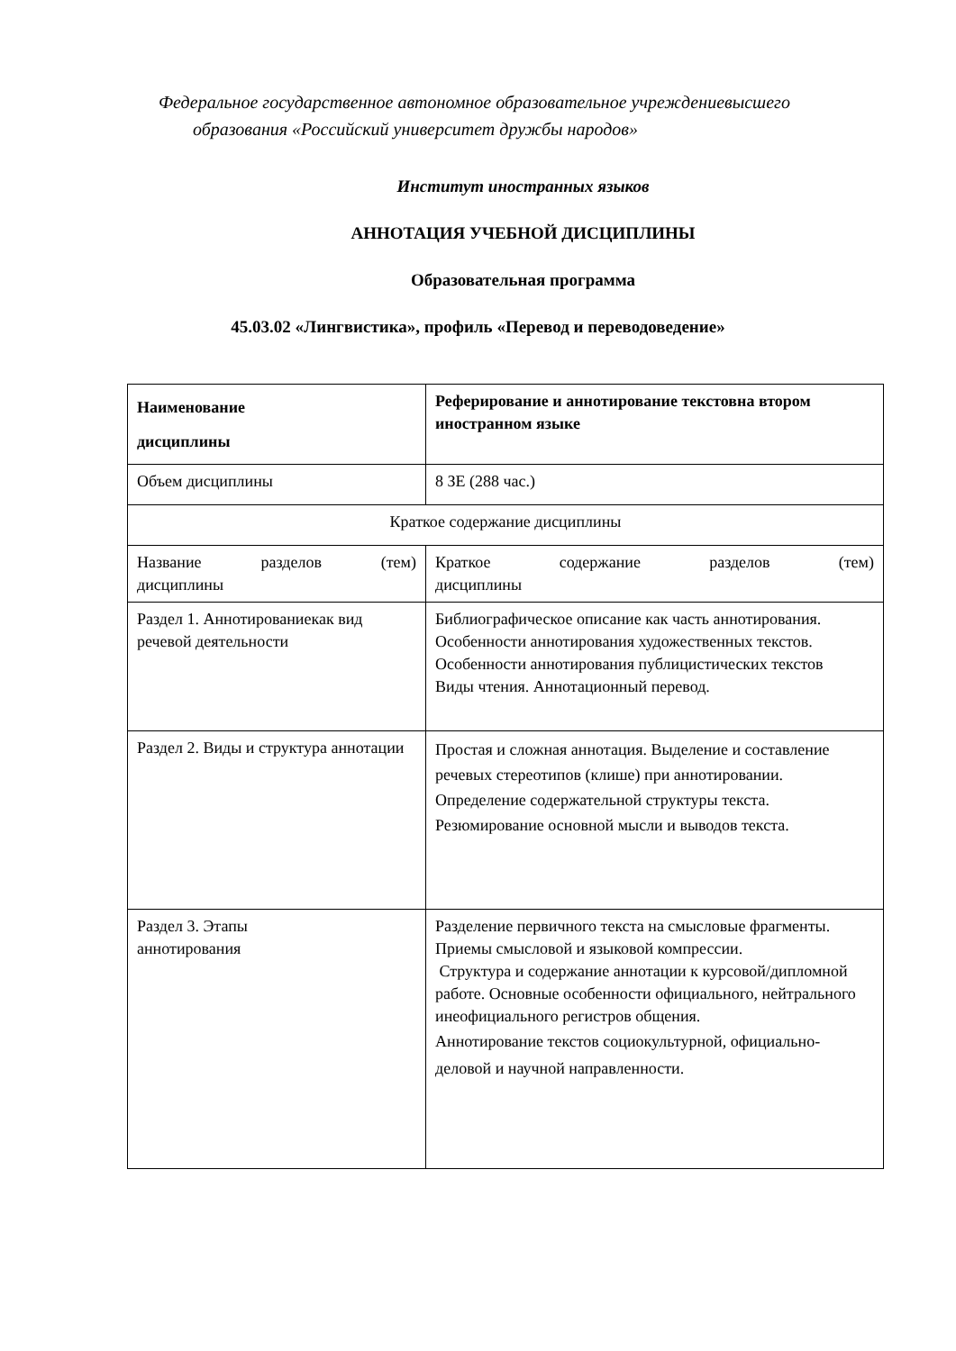Федеральное государственное автономное образовательное учреждениевысшего
образования «Российский университет дружбы народов»
Институт иностранных языков
АННОТАЦИЯ УЧЕБНОЙ ДИСЦИПЛИНЫ
Образовательная программа
45.03.02 «Лингвистика», профиль «Перевод и переводоведение»
| Наименование дисциплины | Реферирование и аннотирование текстовна втором иностранном языке |
| Объем дисциплины | 8 ЗЕ (288 час.) |
| Краткое содержание дисциплины | |
| Название разделов (тем) дисциплины | Краткое содержание разделов (тем) дисциплины |
| Раздел 1. Аннотированиекак вид речевой деятельности | Библиографическое описание как часть аннотирования. Особенности аннотирования художественных текстов. Особенности аннотирования публицистических текстов Виды чтения. Аннотационный перевод. |
| Раздел 2. Виды и структура аннотации | Простая и сложная аннотация. Выделение и составление речевых стереотипов (клише) при аннотировании. Определение содержательной структуры текста. Резюмирование основной мысли и выводов текста. |
| Раздел 3. Этапы аннотирования | Разделение первичного текста на смысловые фрагменты. Приемы смысловой и языковой компрессии. Структура и содержание аннотации к курсовой/дипломной работе. Основные особенности официального, нейтрального инеофициального регистров общения. Аннотирование текстов социокультурной, официально-деловой и научной направленности. |